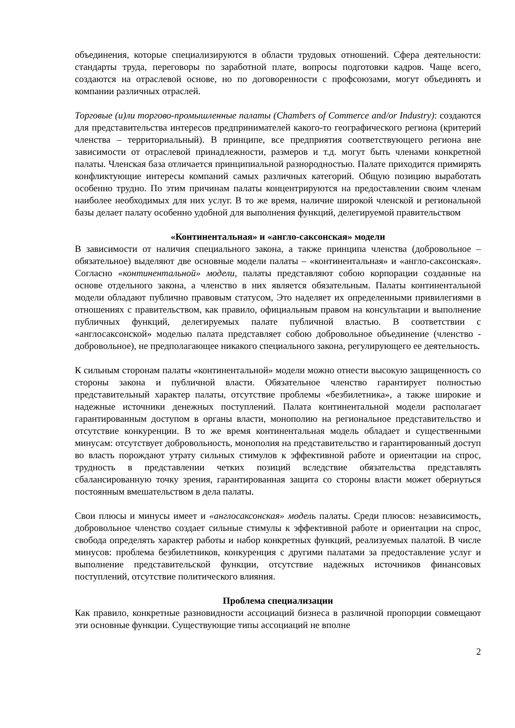объединения, которые специализируются в области трудовых отношений. Сфера деятельности: стандарты труда, переговоры по заработной плате, вопросы подготовки кадров. Чаще всего, создаются на отраслевой основе, но по договоренности с профсоюзами, могут объединять и компании различных отраслей.
Торговые (и)ли торгово-промышленные палаты (Chambers of Commerce and/or Industry): создаются для представительства интересов предпринимателей какого-то географического региона (критерий членства – территориальный). В принципе, все предприятия соответствующего региона вне зависимости от отраслевой принадлежности, размеров и т.д. могут быть членами конкретной палаты. Членская база отличается принципиальной разнородностью. Палате приходится примирять конфликтующие интересы компаний самых различных категорий. Общую позицию выработать особенно трудно. По этим причинам палаты концентрируются на предоставлении своим членам наиболее необходимых для них услуг. В то же время, наличие широкой членской и региональной базы делает палату особенно удобной для выполнения функций, делегируемой правительством
«Континентальная» и «англо-саксонская» модели
В зависимости от наличия специального закона, а также принципа членства (добровольное – обязательное) выделяют две основные модели палаты – «континентальная» и «англо-саксонская». Согласно «континентальной» модели, палаты представляют собою корпорации созданные на основе отдельного закона, а членство в них является обязательным. Палаты континентальной модели обладают публично правовым статусом, Это наделяет их определенными привилегиями в отношениях с правительством, как правило, официальным правом на консультации и выполнение публичных функций, делегируемых палате публичной властью. В соответствии с «англосаксонской» моделью палата представляет собою добровольное объединение (членство - добровольное), не предполагающее никакого специального закона, регулирующего ее деятельность.
К сильным сторонам палаты «континентальной» модели можно отнести высокую защищенность со стороны закона и публичной власти. Обязательное членство гарантирует полностью представительный характер палаты, отсутствие проблемы «безбилетника», а также широкие и надежные источники денежных поступлений. Палата континентальной модели располагает гарантированным доступом в органы власти, монополию на региональное представительство и отсутствие конкуренции. В то же время континентальная модель обладает и существенными минусам: отсутствует добровольность, монополия на представительство и гарантированный доступ во власть порождают утрату сильных стимулов к эффективной работе и ориентации на спрос, трудность в представлении четких позиций вследствие обязательства представлять сбалансированную точку зрения, гарантированная защита со стороны власти может обернуться постоянным вмешательством в дела палаты.
Свои плюсы и минусы имеет и «англосаксонская» модель палаты. Среди плюсов: независимость, добровольное членство создает сильные стимулы к эффективной работе и ориентации на спрос, свобода определять характер работы и набор конкретных функций, реализуемых палатой. В числе минусов: проблема безбилетников, конкуренция с другими палатами за предоставление услуг и выполнение представительской функции, отсутствие надежных источников финансовых поступлений, отсутствие политического влияния.
Проблема специализации
Как правило, конкретные разновидности ассоциаций бизнеса в различной пропорции совмещают эти основные функции. Существующие типы ассоциаций не вполне
2